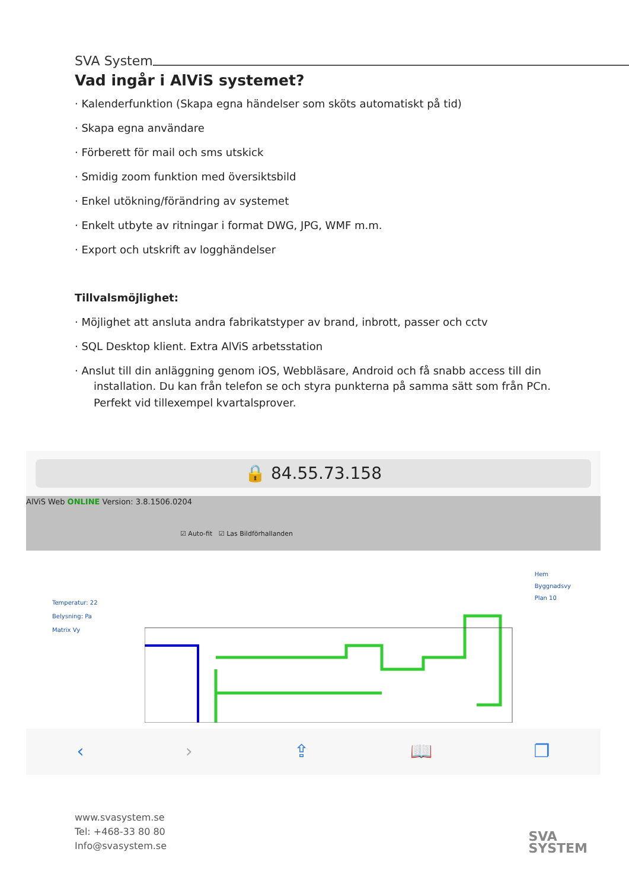SVA System
Vad ingår i AlViS systemet?
· Kalenderfunktion (Skapa egna händelser som sköts automatiskt på tid)
· Skapa egna användare
· Förberett för mail och sms utskick
· Smidig zoom funktion med översiktsbild
· Enkel utökning/förändring av systemet
· Enkelt utbyte av ritningar i format DWG, JPG, WMF m.m.
· Export och utskrift av logghändelser
Tillvalsmöjlighet:
· Möjlighet att ansluta andra fabrikatstyper av brand, inbrott, passer och cctv
· SQL Desktop klient. Extra AlViS arbetsstation
· Anslut till din anläggning genom iOS, Webbläsare, Android och få snabb access till din
installation. Du kan från telefon se och styra punkterna på samma sätt som från PCn.
Perfekt vid tillexempel kvartalsprover.
🔒 84.55.73.158
AlViS Web ONLINE Version: 3.8.1506.0204
☑ Auto-fit ☑ Las Bildförhallanden
Temperatur: 22
Belysning: Pa
Matrix Vy
Hem
Byggnadsvy
Plan 10
‹ › ⇪ 📖 ❐
www.svasystem.se
Tel: +468-33 80 80
Info@svasystem.se
SVA
SYSTEM